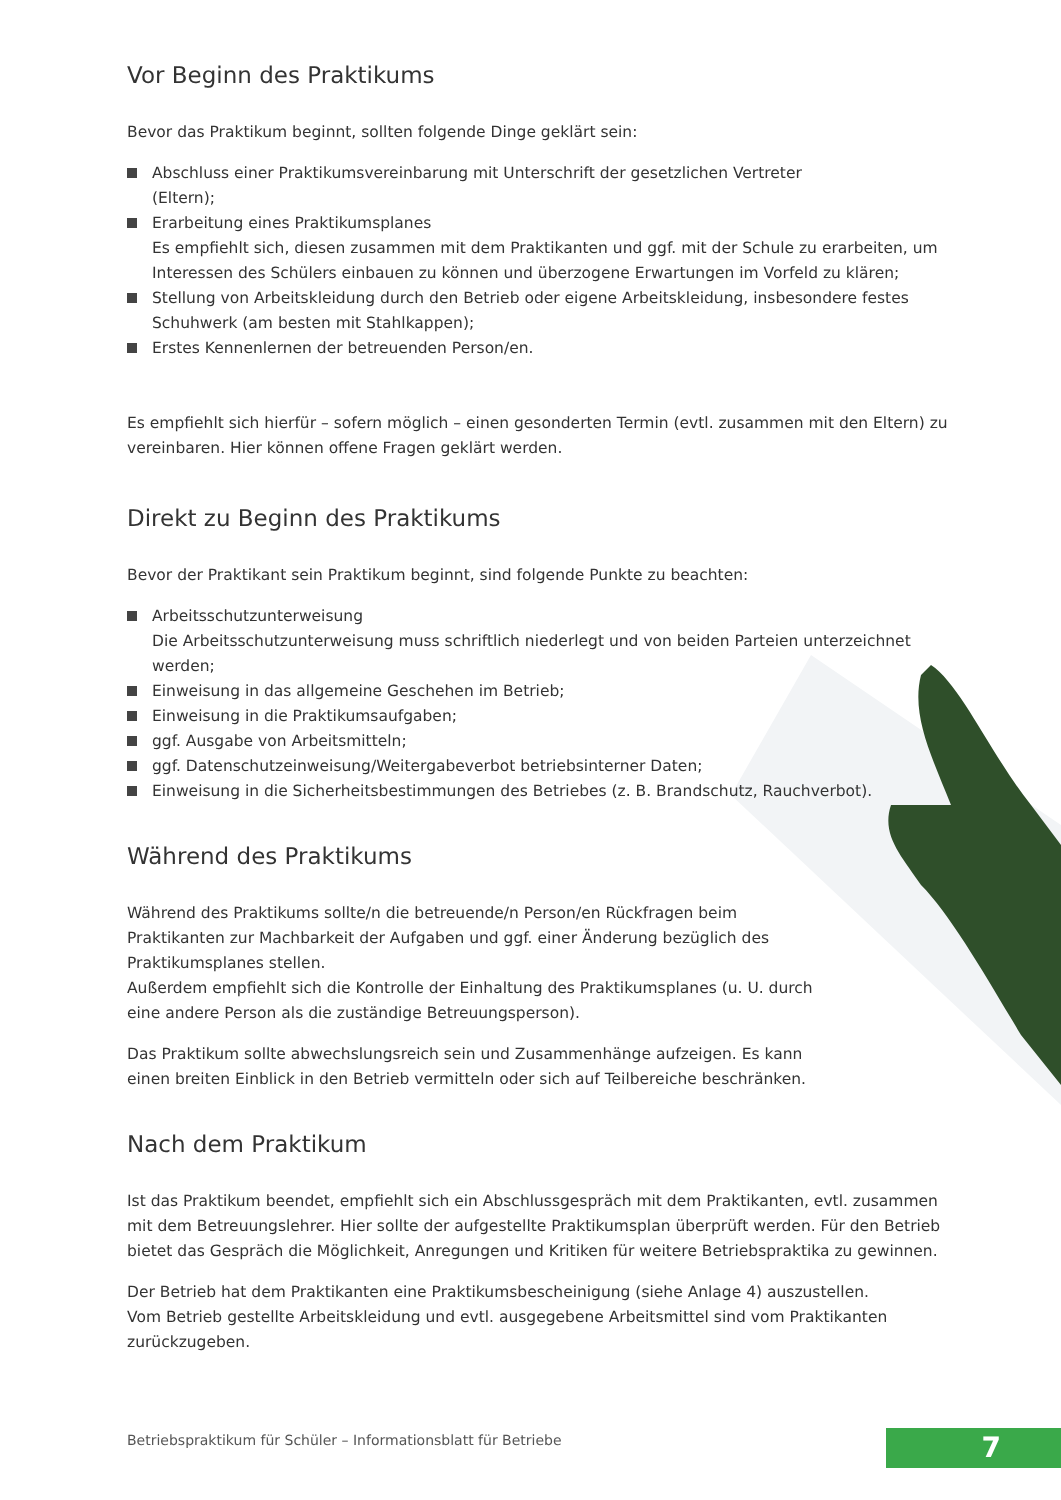Vor Beginn des Praktikums
Bevor das Praktikum beginnt, sollten folgende Dinge geklärt sein:
Abschluss einer Praktikumsvereinbarung mit Unterschrift der gesetzlichen Vertreter
(Eltern);
Erarbeitung eines Praktikumsplanes
Es empfiehlt sich, diesen zusammen mit dem Praktikanten und ggf. mit der Schule zu erarbeiten, um Interessen des Schülers einbauen zu können und überzogene Erwartungen im Vorfeld zu klären;
Stellung von Arbeitskleidung durch den Betrieb oder eigene Arbeitskleidung, insbesondere festes Schuhwerk (am besten mit Stahlkappen);
Erstes Kennenlernen der betreuenden Person/en.
Es empfiehlt sich hierfür – sofern möglich – einen gesonderten Termin (evtl. zusammen mit den Eltern) zu vereinbaren. Hier können offene Fragen geklärt werden.
Direkt zu Beginn des Praktikums
Bevor der Praktikant sein Praktikum beginnt, sind folgende Punkte zu beachten:
Arbeitsschutzunterweisung
Die Arbeitsschutzunterweisung muss schriftlich niederlegt und von beiden Parteien unterzeichnet werden;
Einweisung in das allgemeine Geschehen im Betrieb;
Einweisung in die Praktikumsaufgaben;
ggf. Ausgabe von Arbeitsmitteln;
ggf. Datenschutzeinweisung/Weitergabeverbot betriebsinterner Daten;
Einweisung in die Sicherheitsbestimmungen des Betriebes (z. B. Brandschutz, Rauchverbot).
Während des Praktikums
Während des Praktikums sollte/n die betreuende/n Person/en Rückfragen beim Praktikanten zur Machbarkeit der Aufgaben und ggf. einer Änderung bezüglich des Praktikumsplanes stellen.
Außerdem empfiehlt sich die Kontrolle der Einhaltung des Praktikumsplanes (u. U. durch eine andere Person als die zuständige Betreuungsperson).
Das Praktikum sollte abwechslungsreich sein und Zusammenhänge aufzeigen. Es kann einen breiten Einblick in den Betrieb vermitteln oder sich auf Teilbereiche beschränken.
Nach dem Praktikum
Ist das Praktikum beendet, empfiehlt sich ein Abschlussgespräch mit dem Praktikanten, evtl. zusammen mit dem Betreuungslehrer. Hier sollte der aufgestellte Praktikumsplan überprüft werden. Für den Betrieb bietet das Gespräch die Möglichkeit, Anregungen und Kritiken für weitere Betriebspraktika zu gewinnen.
Der Betrieb hat dem Praktikanten eine Praktikumsbescheinigung (siehe Anlage 4) auszustellen.
Vom Betrieb gestellte Arbeitskleidung und evtl. ausgegebene Arbeitsmittel sind vom Praktikanten zurückzugeben.
Betriebspraktikum für Schüler – Informationsblatt für Betriebe
7